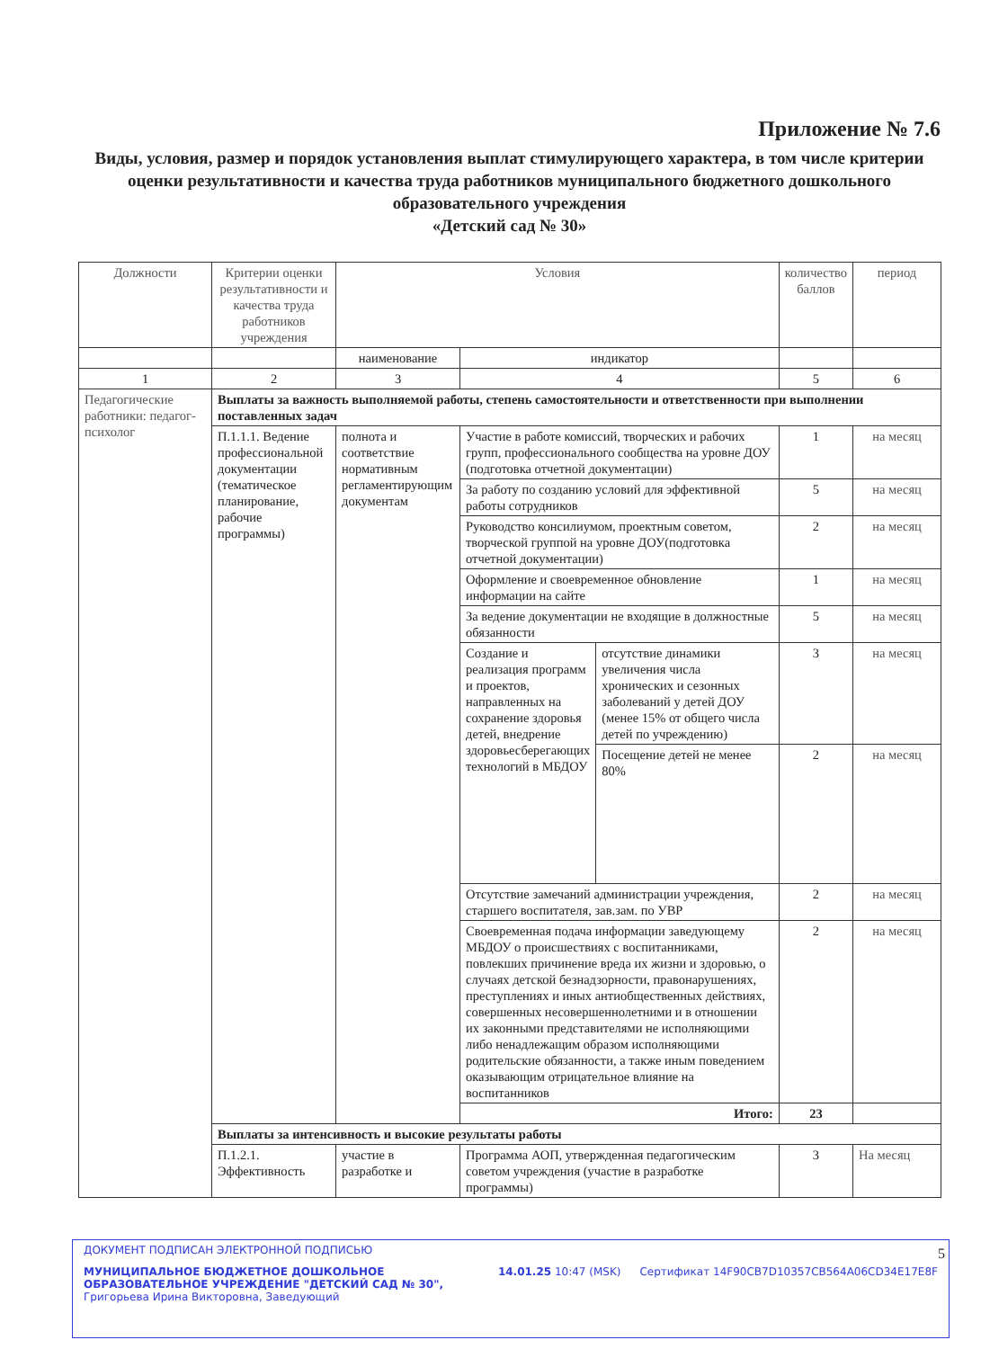Приложение № 7.6
Виды, условия, размер и порядок установления выплат стимулирующего характера, в том числе критерии оценки результативности и качества труда работников муниципального бюджетного дошкольного образовательного учреждения
«Детский сад № 30»
| Должности | Критерии оценки результативности и качества труда работников учреждения | Условия | | | количество баллов | период |
| --- | --- | --- | --- | --- | --- | --- |
| | | наименование | индикатор | | | |
| 1 | 2 | 3 | 4 | | 5 | 6 |
| Педагогические работники: педагог-психолог | Выплаты за важность выполняемой работы, степень самостоятельности и ответственности при выполнении поставленных задач | | | | | |
| | П.1.1.1. Ведение профессиональной документации (тематическое планирование, рабочие программы) | полнота и соответствие нормативным регламентирующим документам | Участие в работе комиссий, творческих и рабочих групп, профессионального сообщества на уровне ДОУ (подготовка отчетной документации) | | 1 | на месяц |
| | | | За работу по созданию условий для эффективной работы сотрудников | | 5 | на месяц |
| | | | Руководство консилиумом, проектным советом, творческой группой на уровне ДОУ(подготовка отчетной документации) | | 2 | на месяц |
| | | | Оформление и своевременное обновление информации на сайте | | 1 | на месяц |
| | | | За ведение документации не входящие в должностные обязанности | | 5 | на месяц |
| | | | Создание и реализация программ и проектов, направленных на сохранение здоровья детей, внедрение здоровьесберегающих технологий в МБДОУ | отсутствие динамики увеличения числа хронических и сезонных заболеваний у детей ДОУ (менее 15% от общего числа детей по учреждению) | 3 | на месяц |
| | | | | Посещение детей не менее 80% | 2 | на месяц |
| | | | Отсутствие замечаний администрации учреждения, старшего воспитателя, зав.зам. по УВР | | 2 | на месяц |
| | | | Своевременная подача информации заведующему МБДОУ о происшествиях с воспитанниками, повлекших причинение вреда их жизни и здоровью, о случаях детской безнадзорности, правонарушениях, преступлениях и иных антиобщественных действиях, совершенных несовершеннолетними и в отношении их законными представителями не исполняющими либо ненадлежащим образом исполняющими родительские обязанности, а также иным поведением оказывающим отрицательное влияние на воспитанников | | 2 | на месяц |
| | | | Итого: | | 23 | |
| | Выплаты за интенсивность и высокие результаты работы | | | | | |
| | П.1.2.1. Эффективность | участие в разработке и | Программа АОП, утвержденная педагогическим советом учреждения (участие в разработке программы) | | 3 | На месяц |
5
ДОКУМЕНТ ПОДПИСАН ЭЛЕКТРОННОЙ ПОДПИСЬЮ
МУНИЦИПАЛЬНОЕ БЮДЖЕТНОЕ ДОШКОЛЬНОЕ ОБРАЗОВАТЕЛЬНОЕ УЧРЕЖДЕНИЕ "ДЕТСКИЙ САД № 30", Григорьева Ирина Викторовна, Заведующий
14.01.25 10:47 (MSK) Сертификат 14F90CB7D10357CB564A06CD34E17E8F